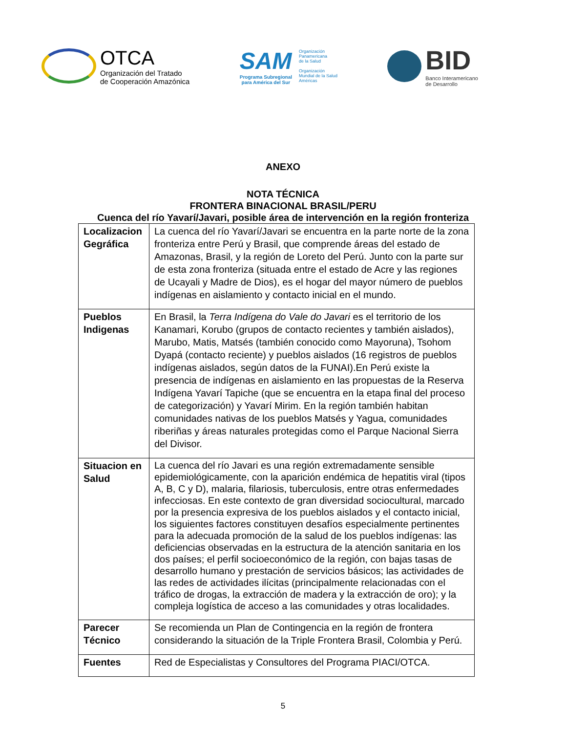OTCA
Organización del Tratado
de Cooperación Amazónica
SAM
Programa Subregional
para América del Sur
Organización
Panamericana
de la Salud
Organización
Mundial de la Salud
Américas
BID
Banco Interamericano
de Desarrollo
ANEXO
NOTA TÉCNICA
FRONTERA BINACIONAL BRASIL/PERU
Cuenca del río Yavarí/Javari, posible área de intervención en la región fronteriza
| Localizacion Gegráfica | La cuenca del río Yavarí/Javari se encuentra en la parte norte de la zona fronteriza entre Perú y Brasil, que comprende áreas del estado de Amazonas, Brasil, y la región de Loreto del Perú. Junto con la parte sur de esta zona fronteriza (situada entre el estado de Acre y las regiones de Ucayali y Madre de Dios), es el hogar del mayor número de pueblos indígenas en aislamiento y contacto inicial en el mundo. |
| Pueblos Indigenas | En Brasil, la Terra Indígena do Vale do Javari es el territorio de los Kanamari, Korubo (grupos de contacto recientes y también aislados), Marubo, Matis, Matsés (también conocido como Mayoruna), Tsohom Dyapá (contacto reciente) y pueblos aislados (16 registros de pueblos indígenas aislados, según datos de la FUNAI).En Perú existe la presencia de indígenas en aislamiento en las propuestas de la Reserva Indígena Yavarí Tapiche (que se encuentra en la etapa final del proceso de categorización) y Yavarí Mirim. En la región también habitan comunidades nativas de los pueblos Matsés y Yagua, comunidades riberiñas y áreas naturales protegidas como el Parque Nacional Sierra del Divisor. |
| Situacion en Salud | La cuenca del río Javari es una región extremadamente sensible epidemiológicamente, con la aparición endémica de hepatitis viral (tipos A, B, C y D), malaria, filariosis, tuberculosis, entre otras enfermedades infecciosas. En este contexto de gran diversidad sociocultural, marcado por la presencia expresiva de los pueblos aislados y el contacto inicial, los siguientes factores constituyen desafíos especialmente pertinentes para la adecuada promoción de la salud de los pueblos indígenas: las deficiencias observadas en la estructura de la atención sanitaria en los dos países; el perfil socioeconómico de la región, con bajas tasas de desarrollo humano y prestación de servicios básicos; las actividades de las redes de actividades ilícitas (principalmente relacionadas con el tráfico de drogas, la extracción de madera y la extracción de oro); y la compleja logística de acceso a las comunidades y otras localidades. |
| Parecer Técnico | Se recomienda un Plan de Contingencia en la región de frontera considerando la situación de la Triple Frontera Brasil, Colombia y Perú. |
| Fuentes | Red de Especialistas y Consultores del Programa PIACI/OTCA. |
5